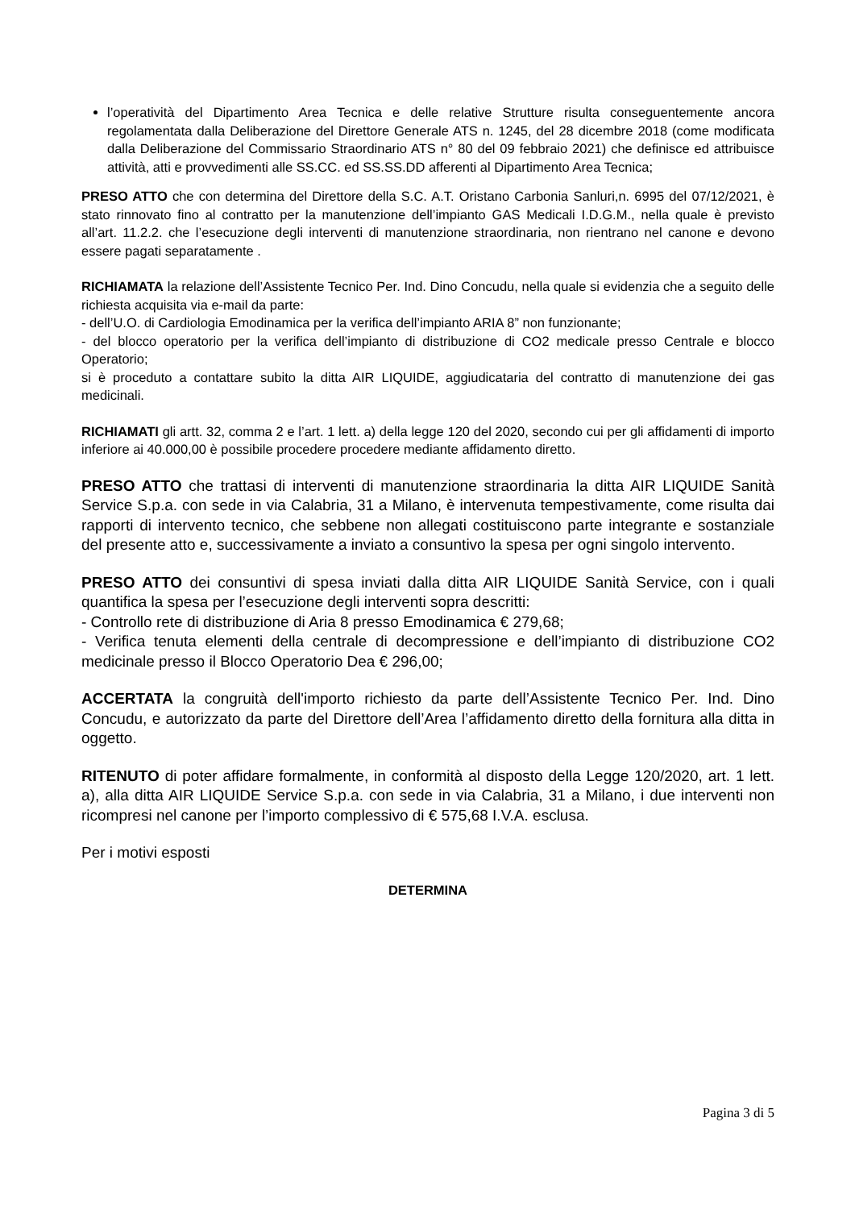l’operatività del Dipartimento Area Tecnica e delle relative Strutture risulta conseguentemente ancora regolamentata dalla Deliberazione del Direttore Generale ATS n. 1245, del 28 dicembre 2018 (come modificata dalla Deliberazione del Commissario Straordinario ATS n° 80 del 09 febbraio 2021) che definisce ed attribuisce attività, atti e provvedimenti alle SS.CC. ed SS.SS.DD afferenti al Dipartimento Area Tecnica;
PRESO ATTO che con determina del Direttore della S.C. A.T. Oristano Carbonia Sanluri,n. 6995 del 07/12/2021, è stato rinnovato fino al contratto per la manutenzione dell’impianto GAS Medicali I.D.G.M., nella quale è previsto all’art. 11.2.2. che l’esecuzione degli interventi di manutenzione straordinaria, non rientrano nel canone e devono essere pagati separatamente .
RICHIAMATA la relazione dell’Assistente Tecnico Per. Ind. Dino Concudu, nella quale si evidenzia che a seguito delle richiesta acquisita via e-mail da parte:
- dell’U.O. di Cardiologia Emodinamica per la verifica dell’impianto ARIA 8” non funzionante;
- del blocco operatorio per la verifica dell’impianto di distribuzione di CO2 medicale presso Centrale e blocco Operatorio;
si è proceduto a contattare subito la ditta AIR LIQUIDE, aggiudicataria del contratto di manutenzione dei gas medicinali.
RICHIAMATI gli artt. 32, comma 2 e l’art. 1 lett. a) della legge 120 del 2020, secondo cui per gli affidamenti di importo inferiore ai 40.000,00 è possibile procedere procedere mediante affidamento diretto.
PRESO ATTO che trattasi di interventi di manutenzione straordinaria la ditta AIR LIQUIDE Sanità Service S.p.a. con sede in via Calabria, 31 a Milano, è intervenuta tempestivamente, come risulta dai rapporti di intervento tecnico, che sebbene non allegati costituiscono parte integrante e sostanziale del presente atto e, successivamente a inviato a consuntivo la spesa per ogni singolo intervento.
PRESO ATTO dei consuntivi di spesa inviati dalla ditta AIR LIQUIDE Sanità Service, con i quali quantifica la spesa per l’esecuzione degli interventi sopra descritti:
- Controllo rete di distribuzione di Aria 8 presso Emodinamica € 279,68;
- Verifica tenuta elementi della centrale di decompressione e dell’impianto di distribuzione CO2 medicinale presso il Blocco Operatorio Dea € 296,00;
ACCERTATA la congruità dell'importo richiesto da parte dell’Assistente Tecnico Per. Ind. Dino Concudu, e autorizzato da parte del Direttore dell’Area l’affidamento diretto della fornitura alla ditta in oggetto.
RITENUTO di poter affidare formalmente, in conformità al disposto della Legge 120/2020, art. 1 lett. a), alla ditta AIR LIQUIDE Service S.p.a. con sede in via Calabria, 31 a Milano, i due interventi non ricompresi nel canone per l’importo complessivo di € 575,68 I.V.A. esclusa.
Per i motivi esposti
DETERMINA
Pagina 3 di 5